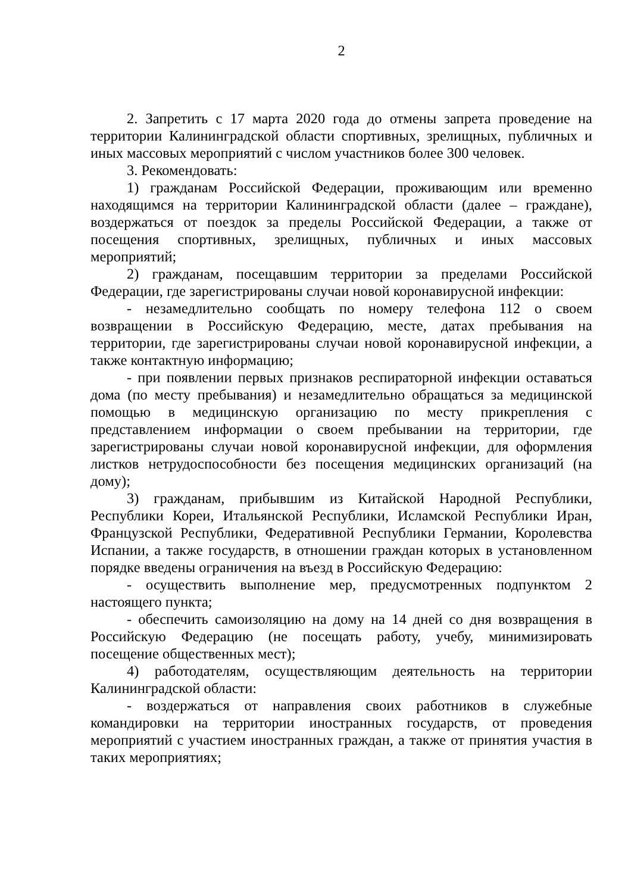2
2. Запретить с 17 марта 2020 года до отмены запрета проведение на территории Калининградской области спортивных, зрелищных, публичных и иных массовых мероприятий с числом участников более 300 человек.
3. Рекомендовать:
1) гражданам Российской Федерации, проживающим или временно находящимся на территории Калининградской области (далее – граждане), воздержаться от поездок за пределы Российской Федерации, а также от посещения спортивных, зрелищных, публичных и иных массовых мероприятий;
2) гражданам, посещавшим территории за пределами Российской Федерации, где зарегистрированы случаи новой коронавирусной инфекции:
- незамедлительно сообщать по номеру телефона 112 о своем возвращении в Российскую Федерацию, месте, датах пребывания на территории, где зарегистрированы случаи новой коронавирусной инфекции, а также контактную информацию;
- при появлении первых признаков респираторной инфекции оставаться дома (по месту пребывания) и незамедлительно обращаться за медицинской помощью в медицинскую организацию по месту прикрепления с представлением информации о своем пребывании на территории, где зарегистрированы случаи новой коронавирусной инфекции, для оформления листков нетрудоспособности без посещения медицинских организаций (на дому);
3) гражданам, прибывшим из Китайской Народной Республики, Республики Кореи, Итальянской Республики, Исламской Республики Иран, Французской Республики, Федеративной Республики Германии, Королевства Испании, а также государств, в отношении граждан которых в установленном порядке введены ограничения на въезд в Российскую Федерацию:
- осуществить выполнение мер, предусмотренных подпунктом 2 настоящего пункта;
- обеспечить самоизоляцию на дому на 14 дней со дня возвращения в Российскую Федерацию (не посещать работу, учебу, минимизировать посещение общественных мест);
4) работодателям, осуществляющим деятельность на территории Калининградской области:
- воздержаться от направления своих работников в служебные командировки на территории иностранных государств, от проведения мероприятий с участием иностранных граждан, а также от принятия участия в таких мероприятиях;